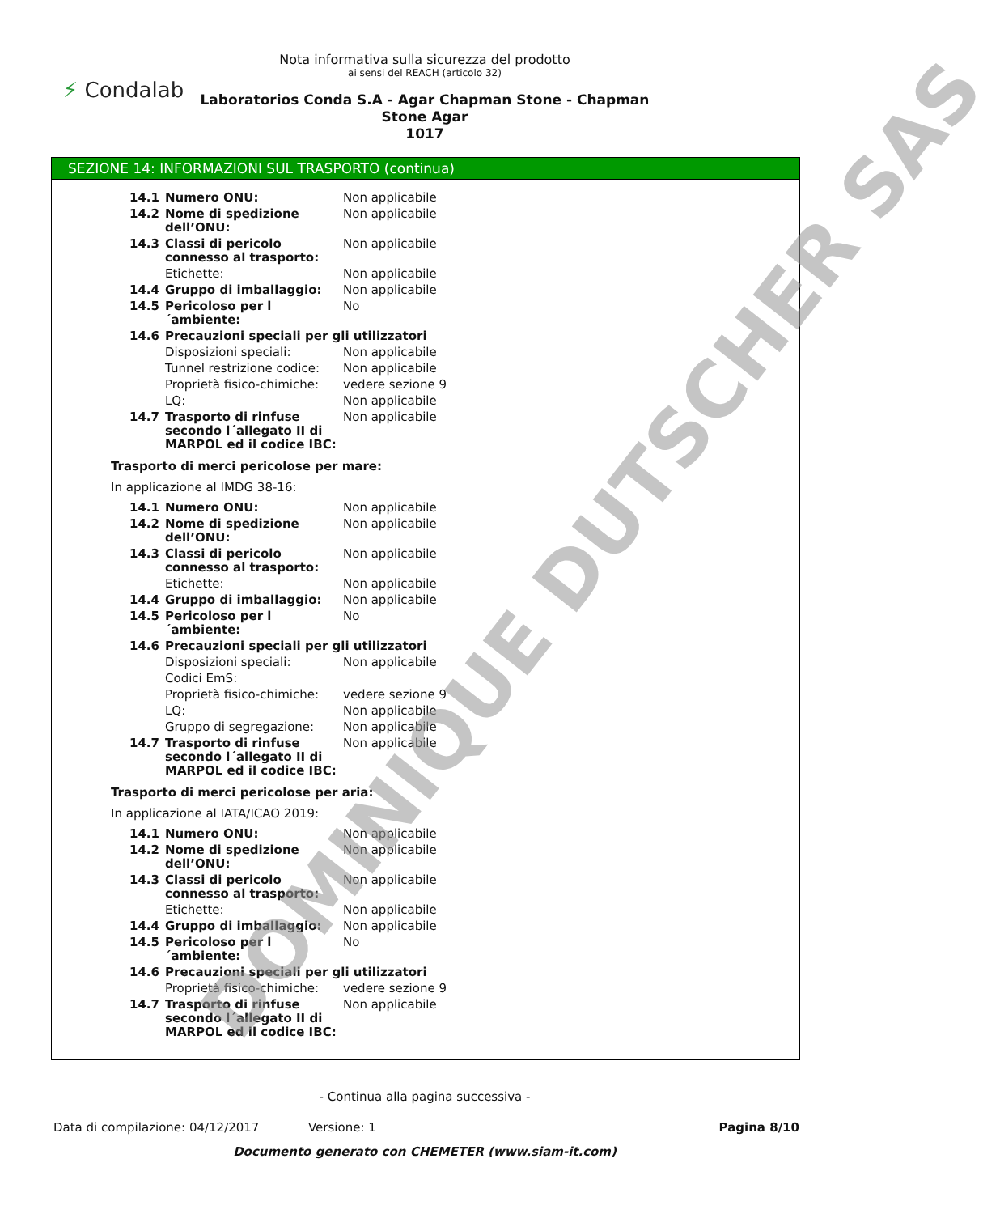⚡ Condalab
Nota informativa sulla sicurezza del prodotto
ai sensi del REACH (articolo 32)
Laboratorios Conda S.A - Agar Chapman Stone - Chapman
Stone Agar
1017
SEZIONE 14: INFORMAZIONI SUL TRASPORTO (continua)
| 14.1 | Numero ONU: | Non applicabile |
| 14.2 | Nome di spedizione dell’ONU: | Non applicabile |
| 14.3 | Classi di pericolo connesso al trasporto: | Non applicabile |
| | Etichette: | Non applicabile |
| 14.4 | Gruppo di imballaggio: | Non applicabile |
| 14.5 | Pericoloso per l´ambiente: | No |
| 14.6 | Precauzioni speciali per gli utilizzatori | |
| | Disposizioni speciali: | Non applicabile |
| | Tunnel restrizione codice: | Non applicabile |
| | Proprietà fisico-chimiche: | vedere sezione 9 |
| | LQ: | Non applicabile |
| 14.7 | Trasporto di rinfuse secondo l´allegato II di MARPOL ed il codice IBC: | Non applicabile |
Trasporto di merci pericolose per mare:
In applicazione al IMDG 38-16:
| 14.1 | Numero ONU: | Non applicabile |
| 14.2 | Nome di spedizione dell’ONU: | Non applicabile |
| 14.3 | Classi di pericolo connesso al trasporto: | Non applicabile |
| | Etichette: | Non applicabile |
| 14.4 | Gruppo di imballaggio: | Non applicabile |
| 14.5 | Pericoloso per l´ambiente: | No |
| 14.6 | Precauzioni speciali per gli utilizzatori | |
| | Disposizioni speciali: | Non applicabile |
| | Codici EmS: | |
| | Proprietà fisico-chimiche: | vedere sezione 9 |
| | LQ: | Non applicabile |
| | Gruppo di segregazione: | Non applicabile |
| 14.7 | Trasporto di rinfuse secondo l´allegato II di MARPOL ed il codice IBC: | Non applicabile |
Trasporto di merci pericolose per aria:
In applicazione al IATA/ICAO 2019:
| 14.1 | Numero ONU: | Non applicabile |
| 14.2 | Nome di spedizione dell’ONU: | Non applicabile |
| 14.3 | Classi di pericolo connesso al trasporto: | Non applicabile |
| | Etichette: | Non applicabile |
| 14.4 | Gruppo di imballaggio: | Non applicabile |
| 14.5 | Pericoloso per l´ambiente: | No |
| 14.6 | Precauzioni speciali per gli utilizzatori | |
| | Proprietà fisico-chimiche: | vedere sezione 9 |
| 14.7 | Trasporto di rinfuse secondo l´allegato II di MARPOL ed il codice IBC: | Non applicabile |
- Continua alla pagina successiva -
Data di compilazione: 04/12/2017 Versione: 1 Pagina 8/10
Documento generato con CHEMETER (www.siam-it.com)
DOMINIQUE DUTSCHER SAS